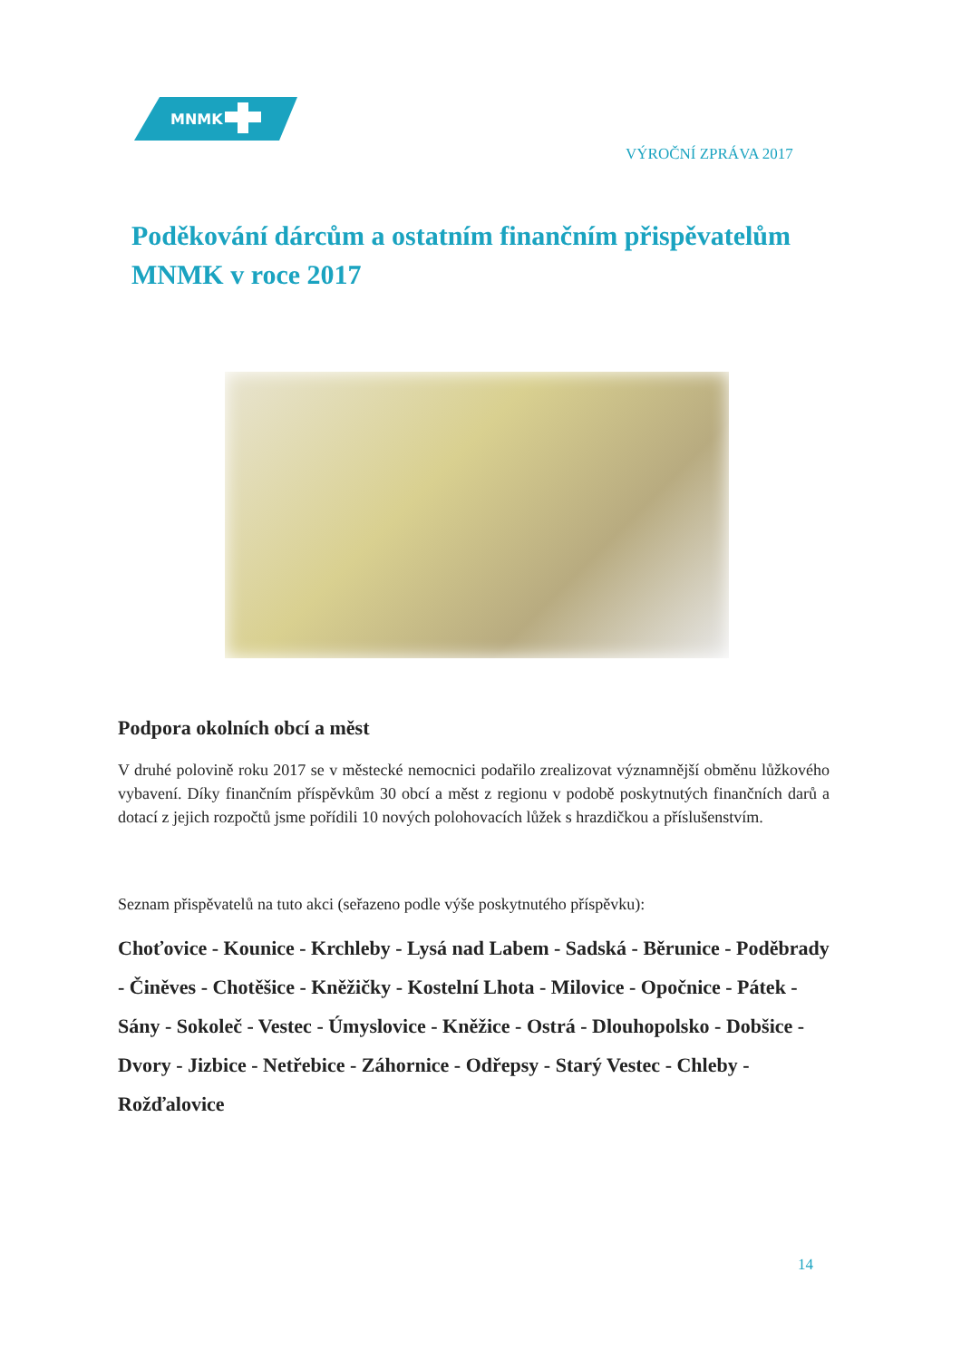MNMK
VÝROČNÍ ZPRÁVA 2017
Poděkování dárcům a ostatním finančním přispěvatelům MNMK v roce 2017
Podpora okolních obcí a měst
V druhé polovině roku 2017 se v městecké nemocnici podařilo zrealizovat významnější obměnu lůžkového vybavení. Díky finančním příspěvkům 30 obcí a měst z regionu v podobě poskytnutých finančních darů a dotací z jejich rozpočtů jsme pořídili 10 nových polohovacích lůžek s hrazdičkou a příslušenstvím.
Seznam přispěvatelů na tuto akci (seřazeno podle výše poskytnutého příspěvku):
Choťovice - Kounice - Krchleby - Lysá nad Labem - Sadská - Běrunice - Poděbrady - Činěves - Chotěšice - Kněžičky - Kostelní Lhota - Milovice - Opočnice - Pátek - Sány - Sokoleč - Vestec - Úmyslovice - Kněžice - Ostrá - Dlouhopolsko - Dobšice - Dvory - Jizbice - Netřebice - Záhornice - Odřepsy - Starý Vestec - Chleby - Rožďalovice
14